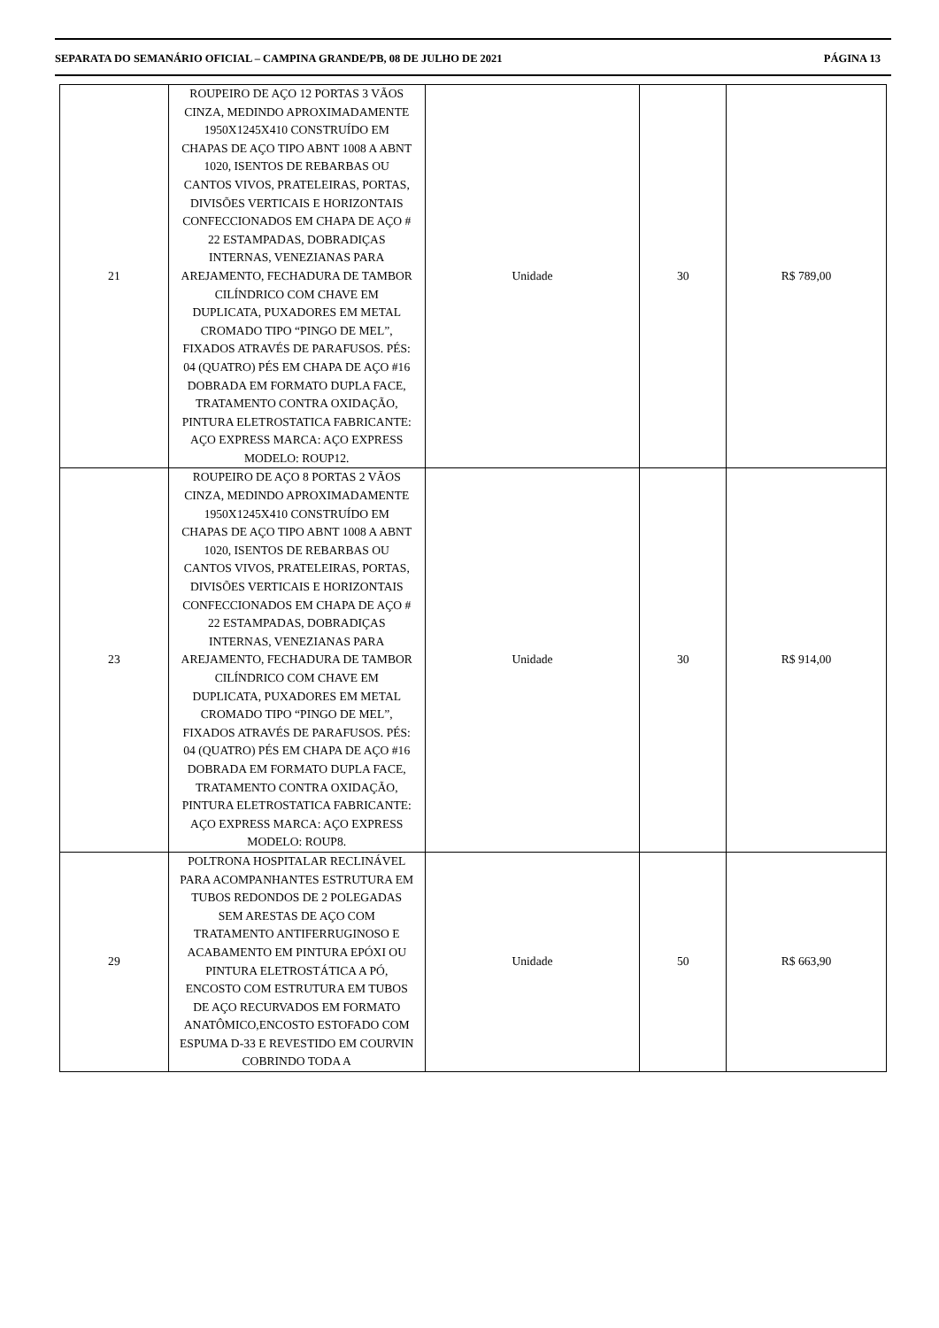SEPARATA DO SEMANÁRIO OFICIAL – CAMPINA GRANDE/PB, 08 DE JULHO DE 2021 PÁGINA 13
| 21 | ROUPEIRO DE AÇO 12 PORTAS 3 VÃOS CINZA, MEDINDO APROXIMADAMENTE 1950X1245X410 CONSTRUÍDO EM CHAPAS DE AÇO TIPO ABNT 1008 A ABNT 1020, ISENTOS DE REBARBAS OU CANTOS VIVOS, PRATELEIRAS, PORTAS, DIVISÕES VERTICAIS E HORIZONTAIS CONFECCIONADOS EM CHAPA DE AÇO # 22 ESTAMPADAS, DOBRADIÇAS INTERNAS, VENEZIANAS PARA AREJAMENTO, FECHADURA DE TAMBOR CILÍNDRICO COM CHAVE EM DUPLICATA, PUXADORES EM METAL CROMADO TIPO “PINGO DE MEL”, FIXADOS ATRAVÉS DE PARAFUSOS. PÉS: 04 (QUATRO) PÉS EM CHAPA DE AÇO #16 DOBRADA EM FORMATO DUPLA FACE, TRATAMENTO CONTRA OXIDAÇÃO, PINTURA ELETROSTATICA FABRICANTE: AÇO EXPRESS MARCA: AÇO EXPRESS MODELO: ROUP12. | Unidade | 30 | R$ 789,00 |
| 23 | ROUPEIRO DE AÇO 8 PORTAS 2 VÃOS CINZA, MEDINDO APROXIMADAMENTE 1950X1245X410 CONSTRUÍDO EM CHAPAS DE AÇO TIPO ABNT 1008 A ABNT 1020, ISENTOS DE REBARBAS OU CANTOS VIVOS, PRATELEIRAS, PORTAS, DIVISÕES VERTICAIS E HORIZONTAIS CONFECCIONADOS EM CHAPA DE AÇO # 22 ESTAMPADAS, DOBRADIÇAS INTERNAS, VENEZIANAS PARA AREJAMENTO, FECHADURA DE TAMBOR CILÍNDRICO COM CHAVE EM DUPLICATA, PUXADORES EM METAL CROMADO TIPO “PINGO DE MEL”, FIXADOS ATRAVÉS DE PARAFUSOS. PÉS: 04 (QUATRO) PÉS EM CHAPA DE AÇO #16 DOBRADA EM FORMATO DUPLA FACE, TRATAMENTO CONTRA OXIDAÇÃO, PINTURA ELETROSTATICA FABRICANTE: AÇO EXPRESS MARCA: AÇO EXPRESS MODELO: ROUP8. | Unidade | 30 | R$ 914,00 |
| 29 | POLTRONA HOSPITALAR RECLINÁVEL PARA ACOMPANHANTES ESTRUTURA EM TUBOS REDONDOS DE 2 POLEGADAS SEM ARESTAS DE AÇO COM TRATAMENTO ANTIFERRUGINOSO E ACABAMENTO EM PINTURA EPÓXI OU PINTURA ELETROSTÁTICA A PÓ, ENCOSTO COM ESTRUTURA EM TUBOS DE AÇO RECURVADOS EM FORMATO ANATÔMICO,ENCOSTO ESTOFADO COM ESPUMA D-33 E REVESTIDO EM COURVIN COBRINDO TODA A | Unidade | 50 | R$ 663,90 |